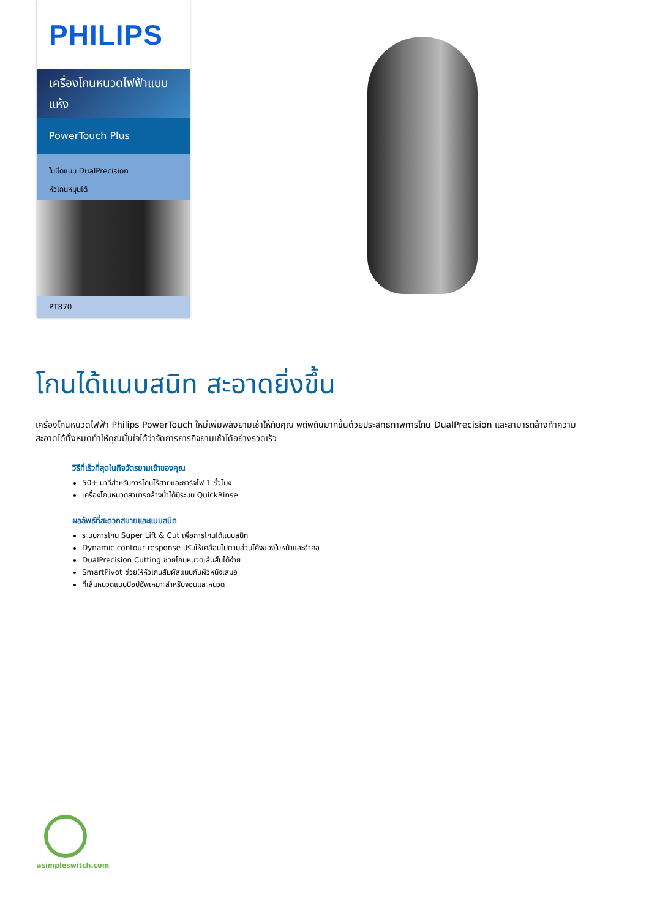PHILIPS
เครื่องโกนหนวดไฟฟ้าแบบแห้ง
PowerTouch Plus
ใบมีดแบบ DualPrecision
หัวโกนหมุนได้
PT870
โกนได้แนบสนิท สะอาดยิ่งขึ้น
เครื่องโกนหนวดไฟฟ้า Philips PowerTouch ใหม่เพิ่มพลังยามเช้าให้กับคุณ พิถีพิถันมากขึ้นด้วยประสิทธิภาพการโกน DualPrecision และสามารถล้างทำความสะอาดได้ทั้งหมดทำให้คุณมั่นใจได้ว่าจัดการภารกิจยามเช้าได้อย่างรวดเร็ว
วิธีที่เร็วที่สุดในกิจวัตรยามเช้าของคุณ
50+ นาทีสำหรับการโกนไร้สายและชาร์จไฟ 1 ชั่วโมง
เครื่องโกนหนวดสามารถล้างน้ำได้มีระบบ QuickRinse
ผลลัพธ์ที่สะดวกสบายและแนบสนิท
ระบบการโกน Super Lift & Cut เพื่อการโกนได้แนบสนิท
Dynamic contour response ปรับให้เคลื่อนไปตามส่วนโค้งของใบหน้าและลำคอ
DualPrecision Cutting ช่วยโกนหนวดเส้นสั้นได้ง่าย
SmartPivot ช่วยให้หัวโกนสัมผัสแนบกับผิวหนังเสมอ
ที่เล็มหนวดแบบป๊อปอัพเหมาะสำหรับจอนและหนวด
asimpleswitch.com